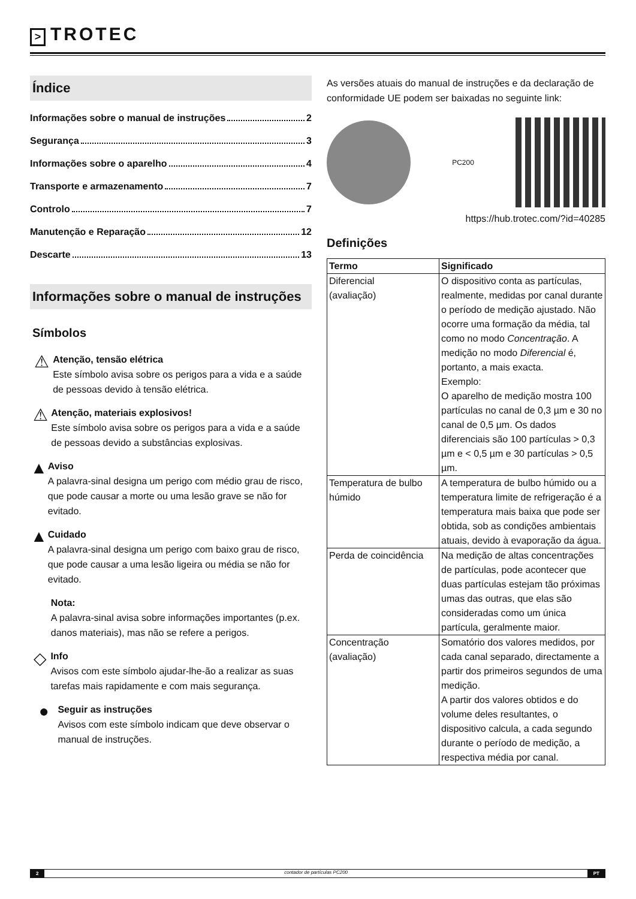> TROTEC
Índice
Informações sobre o manual de instruções 2
Segurança 3
Informações sobre o aparelho 4
Transporte e armazenamento 7
Controlo 7
Manutenção e Reparação 12
Descarte 13
Informações sobre o manual de instruções
Símbolos
⚠
Atenção, tensão elétrica
Este símbolo avisa sobre os perigos para a vida e a saúde de pessoas devido à tensão elétrica.
⚠
Atenção, materiais explosivos!
Este símbolo avisa sobre os perigos para a vida e a saúde de pessoas devido a substâncias explosivas.
▲
Aviso
A palavra-sinal designa um perigo com médio grau de risco, que pode causar a morte ou uma lesão grave se não for evitado.
▲
Cuidado
A palavra-sinal designa um perigo com baixo grau de risco, que pode causar a uma lesão ligeira ou média se não for evitado.
Nota:
A palavra-sinal avisa sobre informações importantes (p.ex. danos materiais), mas não se refere a perigos.
◇
Info
Avisos com este símbolo ajudar-lhe-ão a realizar as suas tarefas mais rapidamente e com mais segurança.
●
Seguir as instruções
Avisos com este símbolo indicam que deve observar o manual de instruções.
As versões atuais do manual de instruções e da declaração de conformidade UE podem ser baixadas no seguinte link:
PC200
https://hub.trotec.com/?id=40285
Definições
| Termo | Significado |
| --- | --- |
| Diferencial (avaliação) | O dispositivo conta as partículas, realmente, medidas por canal durante o período de medição ajustado. Não ocorre uma formação da média, tal como no modo Concentração . A medição no modo Diferencial é, portanto, a mais exacta. Exemplo: O aparelho de medição mostra 100 partículas no canal de 0,3 µm e 30 no canal de 0,5 µm. Os dados diferenciais são 100 partículas > 0,3 µm e < 0,5 µm e 30 partículas > 0,5 µm. |
| Temperatura de bulbo húmido | A temperatura de bulbo húmido ou a temperatura limite de refrigeração é a temperatura mais baixa que pode ser obtida, sob as condições ambientais atuais, devido à evaporação da água. |
| Perda de coincidência | Na medição de altas concentrações de partículas, pode acontecer que duas partículas estejam tão próximas umas das outras, que elas são consideradas como um única partícula, geralmente maior. |
| Concentração (avaliação) | Somatório dos valores medidos, por cada canal separado, directamente a partir dos primeiros segundos de uma medição. A partir dos valores obtidos e do volume deles resultantes, o dispositivo calcula, a cada segundo durante o período de medição, a respectiva média por canal. |
2 contador de partículas PC200 PT